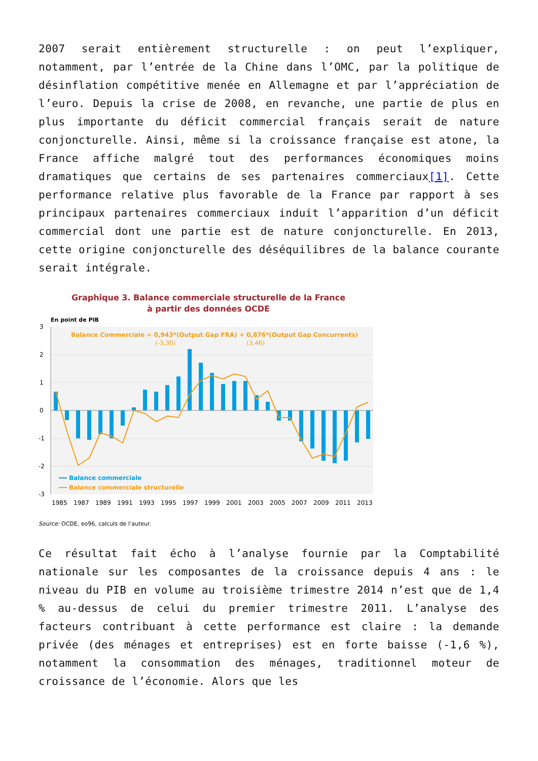2007 serait entièrement structurelle : on peut l’expliquer, notamment, par l’entrée de la Chine dans l’OMC, par la politique de désinflation compétitive menée en Allemagne et par l’appréciation de l’euro. Depuis la crise de 2008, en revanche, une partie de plus en plus importante du déficit commercial français serait de nature conjoncturelle. Ainsi, même si la croissance française est atone, la France affiche malgré tout des performances économiques moins dramatiques que certains de ses partenaires commerciaux[1]. Cette performance relative plus favorable de la France par rapport à ses principaux partenaires commerciaux induit l’apparition d’un déficit commercial dont une partie est de nature conjoncturelle. En 2013, cette origine conjoncturelle des déséquilibres de la balance courante serait intégrale.
Graphique 3. Balance commerciale structurelle de la France
à partir des données OCDE
En point de PIB
3
2
1
0
-1
-2
-3
Balance Commerciale = 0,943*(Output Gap FRA) + 0,876*(Output Gap Concurrents)
(-3,30)
(3,46)
Balance commerciale
Balance commerciale structurelle
1985
1987
1989
1991
1993
1995
1997
1999
2001
2003
2005
2007
2009
2011
2013
Source: OCDE, eo96, calculs de l’auteur.
Ce résultat fait écho à l’analyse fournie par la Comptabilité nationale sur les composantes de la croissance depuis 4 ans : le niveau du PIB en volume au troisième trimestre 2014 n’est que de 1,4 % au-dessus de celui du premier trimestre 2011. L’analyse des facteurs contribuant à cette performance est claire : la demande privée (des ménages et entreprises) est en forte baisse (-1,6 %), notamment la consommation des ménages, traditionnel moteur de croissance de l’économie. Alors que les